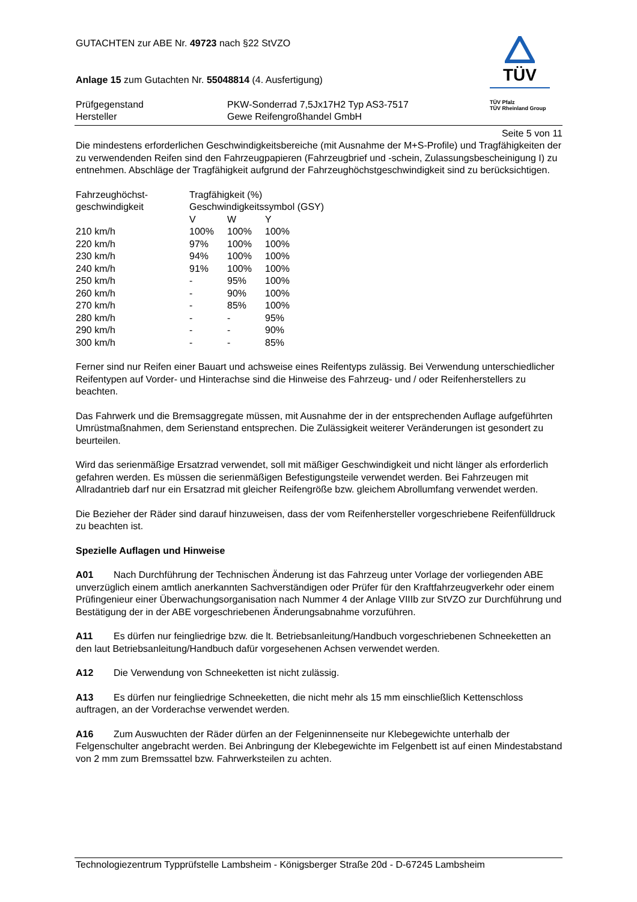GUTACHTEN zur ABE Nr. 49723 nach §22 StVZO
Anlage 15 zum Gutachten Nr. 55048814 (4. Ausfertigung)
| Prüfgegenstand Hersteller | PKW-Sonderrad 7,5Jx17H2 Typ AS3-7517 Gewe Reifengroßhandel GmbH |
TÜV
TÜV Pfalz
TÜV Rheinland Group
Seite 5 von 11
Die mindestens erforderlichen Geschwindigkeitsbereiche (mit Ausnahme der M+S-Profile) und Tragfähigkeiten der zu verwendenden Reifen sind den Fahrzeugpapieren (Fahrzeugbrief und -schein, Zulassungsbescheinigung I) zu entnehmen. Abschläge der Tragfähigkeit aufgrund der Fahrzeughöchstgeschwindigkeit sind zu berücksichtigen.
| Fahrzeughöchst- geschwindigkeit | Tragfähigkeit (%) Geschwindigkeitssymbol (GSY) | | |
| | V | W | Y |
| 210 km/h | 100% | 100% | 100% |
| 220 km/h | 97% | 100% | 100% |
| 230 km/h | 94% | 100% | 100% |
| 240 km/h | 91% | 100% | 100% |
| 250 km/h | - | 95% | 100% |
| 260 km/h | - | 90% | 100% |
| 270 km/h | - | 85% | 100% |
| 280 km/h | - | - | 95% |
| 290 km/h | - | - | 90% |
| 300 km/h | - | - | 85% |
Ferner sind nur Reifen einer Bauart und achsweise eines Reifentyps zulässig. Bei Verwendung unterschiedlicher Reifentypen auf Vorder- und Hinterachse sind die Hinweise des Fahrzeug- und / oder Reifenherstellers zu beachten.
Das Fahrwerk und die Bremsaggregate müssen, mit Ausnahme der in der entsprechenden Auflage aufgeführten Umrüstmaßnahmen, dem Serienstand entsprechen. Die Zulässigkeit weiterer Veränderungen ist gesondert zu beurteilen.
Wird das serienmäßige Ersatzrad verwendet, soll mit mäßiger Geschwindigkeit und nicht länger als erforderlich gefahren werden. Es müssen die serienmäßigen Befestigungsteile verwendet werden. Bei Fahrzeugen mit Allradantrieb darf nur ein Ersatzrad mit gleicher Reifengröße bzw. gleichem Abrollumfang verwendet werden.
Die Bezieher der Räder sind darauf hinzuweisen, dass der vom Reifenhersteller vorgeschriebene Reifenfülldruck zu beachten ist.
Spezielle Auflagen und Hinweise
A01 Nach Durchführung der Technischen Änderung ist das Fahrzeug unter Vorlage der vorliegenden ABE unverzüglich einem amtlich anerkannten Sachverständigen oder Prüfer für den Kraftfahrzeugverkehr oder einem Prüfingenieur einer Überwachungsorganisation nach Nummer 4 der Anlage VIIIb zur StVZO zur Durchführung und Bestätigung der in der ABE vorgeschriebenen Änderungsabnahme vorzuführen.
A11 Es dürfen nur feingliedrige bzw. die lt. Betriebsanleitung/Handbuch vorgeschriebenen Schneeketten an den laut Betriebsanleitung/Handbuch dafür vorgesehenen Achsen verwendet werden.
A12 Die Verwendung von Schneeketten ist nicht zulässig.
A13 Es dürfen nur feingliedrige Schneeketten, die nicht mehr als 15 mm einschließlich Kettenschloss auftragen, an der Vorderachse verwendet werden.
A16 Zum Auswuchten der Räder dürfen an der Felgeninnenseite nur Klebegewichte unterhalb der Felgenschulter angebracht werden. Bei Anbringung der Klebegewichte im Felgenbett ist auf einen Mindestabstand von 2 mm zum Bremssattel bzw. Fahrwerksteilen zu achten.
Technologiezentrum Typprüfstelle Lambsheim - Königsberger Straße 20d - D-67245 Lambsheim